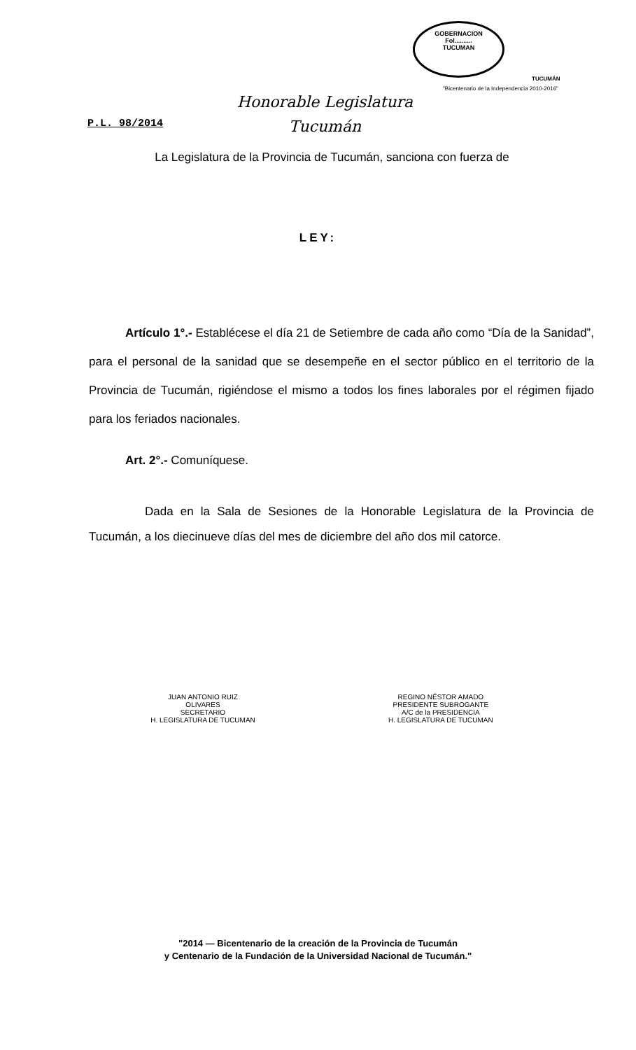GOBERNACION
Fol..........
TUCUMAN
TUCUMÁN
"Bicentenario de la Independencia 2010-2016"
Honorable Legislatura
Tucumán
P.L. 98/2014
La Legislatura de la Provincia de Tucumán, sanciona con fuerza de
LEY:
Artículo 1°.- Establécese el día 21 de Setiembre de cada año como “Día de la Sanidad”, para el personal de la sanidad que se desempeñe en el sector público en el territorio de la Provincia de Tucumán, rigiéndose el mismo a todos los fines laborales por el régimen fijado para los feriados nacionales.
Art. 2°.- Comuníquese.
Dada en la Sala de Sesiones de la Honorable Legislatura de la Provincia de Tucumán, a los diecinueve días del mes de diciembre del año dos mil catorce.
JUAN ANTONIO RUIZ OLIVARES
SECRETARIO
H. LEGISLATURA DE TUCUMAN
REGINO NÉSTOR AMADO
PRESIDENTE SUBROGANTE
A/C de la PRESIDENCIA
H. LEGISLATURA DE TUCUMAN
"2014 — Bicentenario de la creación de la Provincia de Tucumán
y Centenario de la Fundación de la Universidad Nacional de Tucumán."